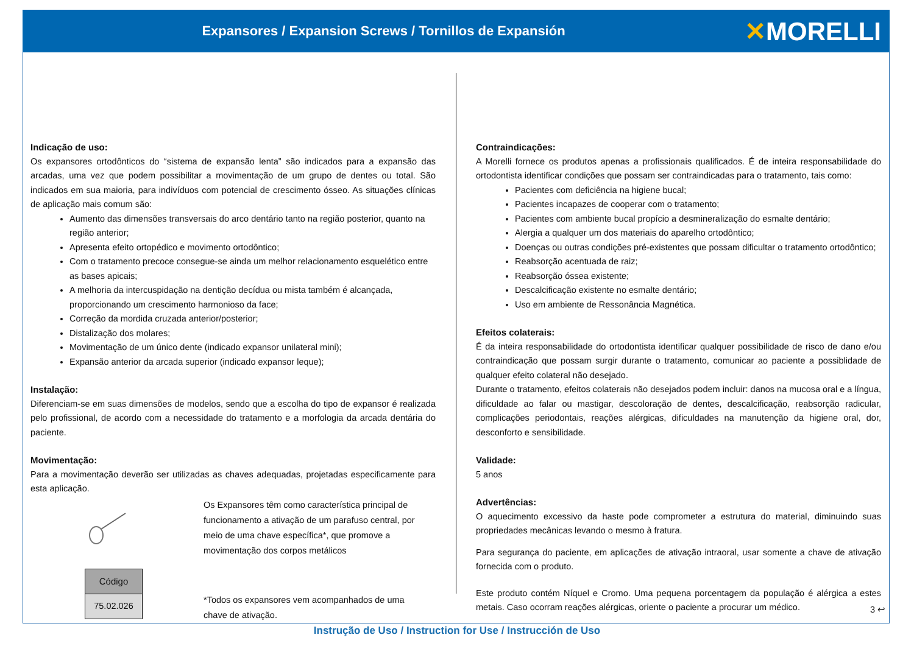Expansores / Expansion Screws / Tornillos de Expansión
✕MORELLI
Indicação de uso:
Os expansores ortodônticos do “sistema de expansão lenta” são indicados para a expansão das arcadas, uma vez que podem possibilitar a movimentação de um grupo de dentes ou total. São indicados em sua maioria, para indivíduos com potencial de crescimento ósseo. As situações clínicas de aplicação mais comum são:
Aumento das dimensões transversais do arco dentário tanto na região posterior, quanto na região anterior;
Apresenta efeito ortopédico e movimento ortodôntico;
Com o tratamento precoce consegue-se ainda um melhor relacionamento esquelético entre as bases apicais;
A melhoria da intercuspidação na dentição decídua ou mista também é alcançada, proporcionando um crescimento harmonioso da face;
Correção da mordida cruzada anterior/posterior;
Distalização dos molares;
Movimentação de um único dente (indicado expansor unilateral mini);
Expansão anterior da arcada superior (indicado expansor leque);
Instalação:
Diferenciam-se em suas dimensões de modelos, sendo que a escolha do tipo de expansor é realizada pelo profissional, de acordo com a necessidade do tratamento e a morfologia da arcada dentária do paciente.
Movimentação:
Para a movimentação deverão ser utilizadas as chaves adequadas, projetadas especificamente para esta aplicação.
| Código |
| --- |
| 75.02.026 |
Os Expansores têm como característica principal de funcionamento a ativação de um parafuso central, por meio de uma chave específica*, que promove a movimentação dos corpos metálicos
*Todos os expansores vem acompanhados de uma chave de ativação.
Contraindicações:
A Morelli fornece os produtos apenas a profissionais qualificados. É de inteira responsabilidade do ortodontista identificar condições que possam ser contraindicadas para o tratamento, tais como:
Pacientes com deficiência na higiene bucal;
Pacientes incapazes de cooperar com o tratamento;
Pacientes com ambiente bucal propício a desmineralização do esmalte dentário;
Alergia a qualquer um dos materiais do aparelho ortodôntico;
Doenças ou outras condições pré-existentes que possam dificultar o tratamento ortodôntico;
Reabsorção acentuada de raiz;
Reabsorção óssea existente;
Descalcificação existente no esmalte dentário;
Uso em ambiente de Ressonância Magnética.
Efeitos colaterais:
É da inteira responsabilidade do ortodontista identificar qualquer possibilidade de risco de dano e/ou contraindicação que possam surgir durante o tratamento, comunicar ao paciente a possiblidade de qualquer efeito colateral não desejado.
Durante o tratamento, efeitos colaterais não desejados podem incluir: danos na mucosa oral e a língua, dificuldade ao falar ou mastigar, descoloração de dentes, descalcificação, reabsorção radicular, complicações periodontais, reações alérgicas, dificuldades na manutenção da higiene oral, dor, desconforto e sensibilidade.
Validade:
5 anos
Advertências:
O aquecimento excessivo da haste pode comprometer a estrutura do material, diminuindo suas propriedades mecânicas levando o mesmo à fratura.
Para segurança do paciente, em aplicações de ativação intraoral, usar somente a chave de ativação fornecida com o produto.
Este produto contém Níquel e Cromo. Uma pequena porcentagem da população é alérgica a estes metais. Caso ocorram reações alérgicas, oriente o paciente a procurar um médico.
3 ↩
Instrução de Uso / Instruction for Use / Instrucción de Uso